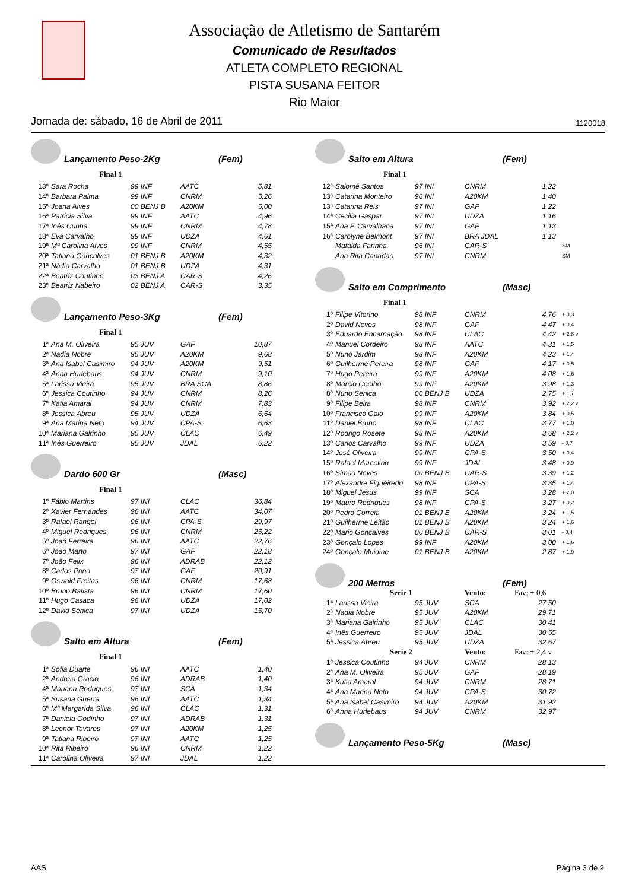Associação de Atletismo de Santarém
Comunicado de Resultados
ATLETA COMPLETO REGIONAL
PISTA SUSANA FEITOR
Rio Maior
Jornada de: sábado, 16 de Abril de 2011 1120018
Lançamento Peso-2Kg (Fem)
Final 1
| 13ª | Sara Rocha | 99 INF | AATC | 5,81 |
| 14ª | Barbara Palma | 99 INF | CNRM | 5,26 |
| 15ª | Joana Alves | 00 BENJ B | A20KM | 5,00 |
| 16ª | Patricia Silva | 99 INF | AATC | 4,96 |
| 17ª | Inês Cunha | 99 INF | CNRM | 4,78 |
| 18ª | Eva Carvalho | 99 INF | UDZA | 4,61 |
| 19ª | Mª Carolina Alves | 99 INF | CNRM | 4,55 |
| 20ª | Tatiana Gonçalves | 01 BENJ B | A20KM | 4,32 |
| 21ª | Nádia Carvalho | 01 BENJ B | UDZA | 4,31 |
| 22ª | Beatriz Coutinho | 03 BENJ A | CAR-S | 4,26 |
| 23ª | Beatriz Nabeiro | 02 BENJ A | CAR-S | 3,35 |
Lançamento Peso-3Kg (Fem)
Final 1
| 1ª | Ana M. Oliveira | 95 JUV | GAF | 10,87 |
| 2ª | Nadia Nobre | 95 JUV | A20KM | 9,68 |
| 3ª | Ana Isabel Casimiro | 94 JUV | A20KM | 9,51 |
| 4ª | Anna Hurlebaus | 94 JUV | CNRM | 9,10 |
| 5ª | Larissa Vieira | 95 JUV | BRA SCA | 8,86 |
| 6ª | Jessica Coutinho | 94 JUV | CNRM | 8,26 |
| 7ª | Katia Amaral | 94 JUV | CNRM | 7,83 |
| 8ª | Jessica Abreu | 95 JUV | UDZA | 6,64 |
| 9ª | Ana Marina Neto | 94 JUV | CPA-S | 6,63 |
| 10ª | Mariana Galrinho | 95 JUV | CLAC | 6,49 |
| 11ª | Inês Guerreiro | 95 JUV | JDAL | 6,22 |
Dardo 600 Gr (Masc)
Final 1
| 1º | Fábio Martins | 97 INI | CLAC | 36,84 |
| 2º | Xavier Fernandes | 96 INI | AATC | 34,07 |
| 3º | Rafael Rangel | 96 INI | CPA-S | 29,97 |
| 4º | Miguel Rodrigues | 96 INI | CNRM | 25,22 |
| 5º | Joao Ferreira | 96 INI | AATC | 22,76 |
| 6º | João Marto | 97 INI | GAF | 22,18 |
| 7º | João Felix | 96 INI | ADRAB | 22,12 |
| 8º | Carlos Prino | 97 INI | GAF | 20,91 |
| 9º | Oswald Freitas | 96 INI | CNRM | 17,68 |
| 10º | Bruno Batista | 96 INI | CNRM | 17,60 |
| 11º | Hugo Casaca | 96 INI | UDZA | 17,02 |
| 12º | David Sénica | 97 INI | UDZA | 15,70 |
Salto em Altura (Fem)
Final 1
| 1ª | Sofia Duarte | 96 INI | AATC | 1,40 |
| 2ª | Andreia Gracio | 96 INI | ADRAB | 1,40 |
| 4ª | Mariana Rodrigues | 97 INI | SCA | 1,34 |
| 5ª | Susana Guerra | 96 INI | AATC | 1,34 |
| 6ª | Mª Margarida Silva | 96 INI | CLAC | 1,31 |
| 7ª | Daniela Godinho | 97 INI | ADRAB | 1,31 |
| 8ª | Leonor Tavares | 97 INI | A20KM | 1,25 |
| 9ª | Tatiana Ribeiro | 97 INI | AATC | 1,25 |
| 10ª | Rita Ribeiro | 96 INI | CNRM | 1,22 |
| 11ª | Carolina Oliveira | 97 INI | JDAL | 1,22 |
Salto em Altura (Fem)
Final 1
| 12ª | Salomé Santos | 97 INI | CNRM | 1,22 | |
| 13ª | Catarina Monteiro | 96 INI | A20KM | 1,40 | |
| 13ª | Catarina Reis | 97 INI | GAF | 1,22 | |
| 14ª | Cecilia Gaspar | 97 INI | UDZA | 1,16 | |
| 15ª | Ana F. Carvalhana | 97 INI | GAF | 1,13 | |
| 16ª | Carolyne Belmont | 97 INI | BRA JDAL | 1,13 | |
| | Mafalda Farinha | 96 INI | CAR-S | | SM |
| | Ana Rita Canadas | 97 INI | CNRM | | SM |
Salto em Comprimento (Masc)
Final 1
| 1º | Filipe Vitorino | 98 INF | CNRM | 4,76 | + 0,3 |
| 2º | David Neves | 98 INF | GAF | 4,47 | + 0,4 |
| 3º | Eduardo Encarnação | 98 INF | CLAC | 4,42 | + 2,8 v |
| 4º | Manuel Cordeiro | 98 INF | AATC | 4,31 | + 1,5 |
| 5º | Nuno Jardim | 98 INF | A20KM | 4,23 | + 1,4 |
| 6º | Guilherme Pereira | 98 INF | GAF | 4,17 | + 0,5 |
| 7º | Hugo Pereira | 99 INF | A20KM | 4,08 | + 1,6 |
| 8º | Márcio Coelho | 99 INF | A20KM | 3,98 | + 1,3 |
| 8º | Nuno Senica | 00 BENJ B | UDZA | 2,75 | + 1,7 |
| 9º | Filipe Beira | 98 INF | CNRM | 3,92 | + 2,2 v |
| 10º | Francisco Gaio | 99 INF | A20KM | 3,84 | + 0,5 |
| 11º | Daniel Bruno | 98 INF | CLAC | 3,77 | + 1,0 |
| 12º | Rodrigo Rosete | 98 INF | A20KM | 3,68 | + 2,2 v |
| 13º | Carlos Carvalho | 99 INF | UDZA | 3,59 | - 0,7 |
| 14º | José Oliveira | 99 INF | CPA-S | 3,50 | + 0,4 |
| 15º | Rafael Marcelino | 99 INF | JDAL | 3,48 | + 0,9 |
| 16º | Simão Neves | 00 BENJ B | CAR-S | 3,39 | + 1,2 |
| 17º | Alexandre Figueiredo | 98 INF | CPA-S | 3,35 | + 1,4 |
| 18º | Miguel Jesus | 99 INF | SCA | 3,28 | + 2,0 |
| 19º | Mauro Rodrigues | 98 INF | CPA-S | 3,27 | + 0,2 |
| 20º | Pedro Correia | 01 BENJ B | A20KM | 3,24 | + 1,5 |
| 21º | Guilherme Leitão | 01 BENJ B | A20KM | 3,24 | + 1,6 |
| 22º | Mario Goncalves | 00 BENJ B | CAR-S | 3,01 | - 0,4 |
| 23º | Gonçalo Lopes | 99 INF | A20KM | 3,00 | + 1,6 |
| 24º | Gonçalo Muidine | 01 BENJ B | A20KM | 2,87 | + 1,9 |
200 Metros (Fem)
| | Serie 1 | | Vento: | Fav: + 0,6 | |
| 1ª | Larissa Vieira | 95 JUV | SCA | 27,50 | |
| 2ª | Nadia Nobre | 95 JUV | A20KM | 29,71 | |
| 3ª | Mariana Galrinho | 95 JUV | CLAC | 30,41 | |
| 4ª | Inês Guerreiro | 95 JUV | JDAL | 30,55 | |
| 5ª | Jessica Abreu | 95 JUV | UDZA | 32,67 | |
| | Serie 2 | | Vento: | Fav: + 2,4 v | |
| 1ª | Jessica Coutinho | 94 JUV | CNRM | 28,13 | |
| 2ª | Ana M. Oliveira | 95 JUV | GAF | 28,19 | |
| 3ª | Katia Amaral | 94 JUV | CNRM | 28,71 | |
| 4ª | Ana Marina Neto | 94 JUV | CPA-S | 30,72 | |
| 5ª | Ana Isabel Casimiro | 94 JUV | A20KM | 31,92 | |
| 6ª | Anna Hurlebaus | 94 JUV | CNRM | 32,97 | |
Lançamento Peso-5Kg (Masc)
AAS Página 3 de 9